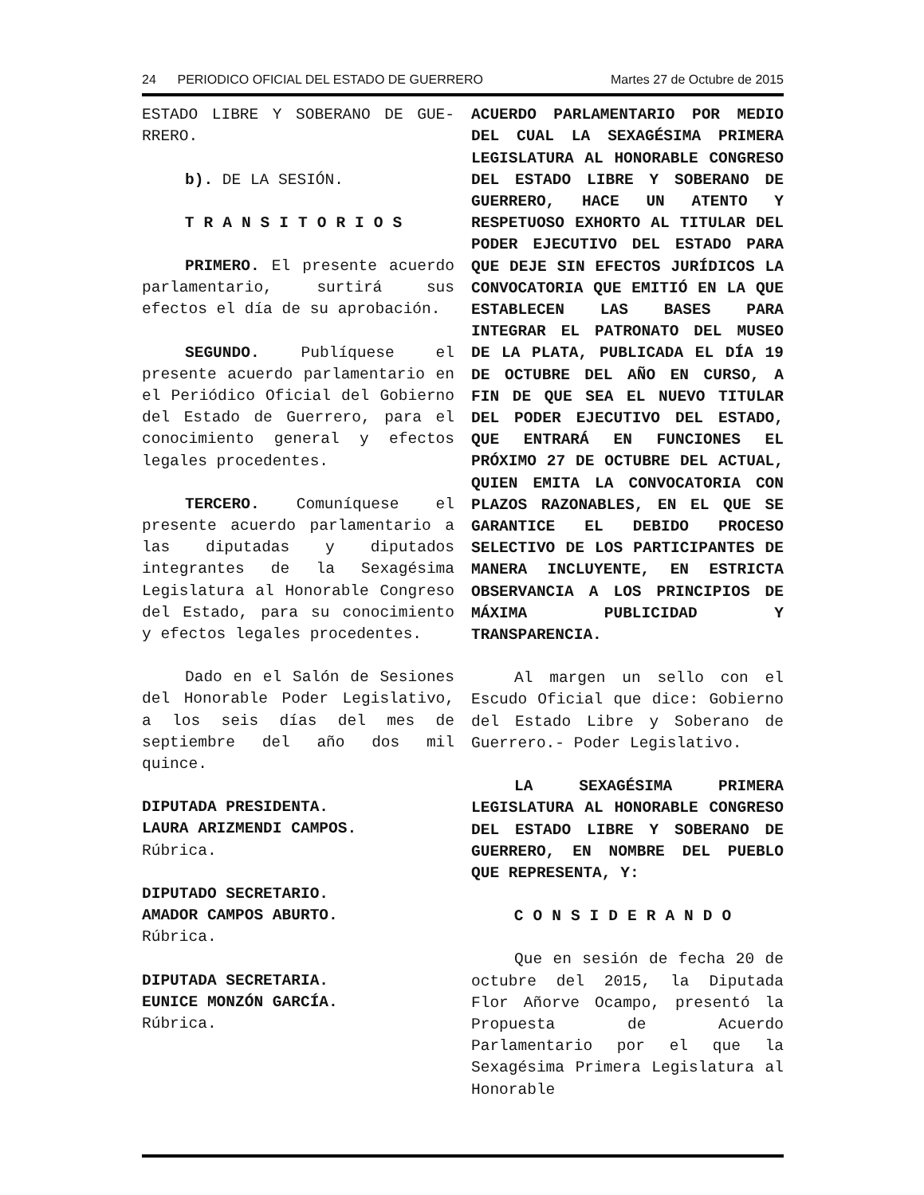24 PERIODICO OFICIAL DEL ESTADO DE GUERRERO Martes 27 de Octubre de 2015
ESTADO LIBRE Y SOBERANO DE GUE-RRERO.
b). DE LA SESIÓN.
TRANSITORIOS
PRIMERO. El presente acuerdo parlamentario, surtirá sus efectos el día de su aprobación.
SEGUNDO. Publíquese el presente acuerdo parlamentario en el Periódico Oficial del Gobierno del Estado de Guerrero, para el conocimiento general y efectos legales procedentes.
TERCERO. Comuníquese el presente acuerdo parlamentario a las diputadas y diputados integrantes de la Sexagésima Legislatura al Honorable Congreso del Estado, para su conocimiento y efectos legales procedentes.
Dado en el Salón de Sesiones del Honorable Poder Legislativo, a los seis días del mes de septiembre del año dos mil quince.
DIPUTADA PRESIDENTA.
LAURA ARIZMENDI CAMPOS.
Rúbrica.
DIPUTADO SECRETARIO.
AMADOR CAMPOS ABURTO.
Rúbrica.
DIPUTADA SECRETARIA.
EUNICE MONZÓN GARCÍA.
Rúbrica.
ACUERDO PARLAMENTARIO POR MEDIO DEL CUAL LA SEXAGÉSIMA PRIMERA LEGISLATURA AL HONORABLE CONGRESO DEL ESTADO LIBRE Y SOBERANO DE GUERRERO, HACE UN ATENTO Y RESPETUOSO EXHORTO AL TITULAR DEL PODER EJECUTIVO DEL ESTADO PARA QUE DEJE SIN EFECTOS JURÍDICOS LA CONVOCATORIA QUE EMITIÓ EN LA QUE ESTABLECEN LAS BASES PARA INTEGRAR EL PATRONATO DEL MUSEO DE LA PLATA, PUBLICADA EL DÍA 19 DE OCTUBRE DEL AÑO EN CURSO, A FIN DE QUE SEA EL NUEVO TITULAR DEL PODER EJECUTIVO DEL ESTADO, QUE ENTRARÁ EN FUNCIONES EL PRÓXIMO 27 DE OCTUBRE DEL ACTUAL, QUIEN EMITA LA CONVOCATORIA CON PLAZOS RAZONABLES, EN EL QUE SE GARANTICE EL DEBIDO PROCESO SELECTIVO DE LOS PARTICIPANTES DE MANERA INCLUYENTE, EN ESTRICTA OBSERVANCIA A LOS PRINCIPIOS DE MÁXIMA PUBLICIDAD Y TRANSPARENCIA.
Al margen un sello con el Escudo Oficial que dice: Gobierno del Estado Libre y Soberano de Guerrero.- Poder Legislativo.
LA SEXAGÉSIMA PRIMERA LEGISLATURA AL HONORABLE CONGRESO DEL ESTADO LIBRE Y SOBERANO DE GUERRERO, EN NOMBRE DEL PUEBLO QUE REPRESENTA, Y:
CONSIDERANDO
Que en sesión de fecha 20 de octubre del 2015, la Diputada Flor Añorve Ocampo, presentó la Propuesta de Acuerdo Parlamentario por el que la Sexagésima Primera Legislatura al Honorable